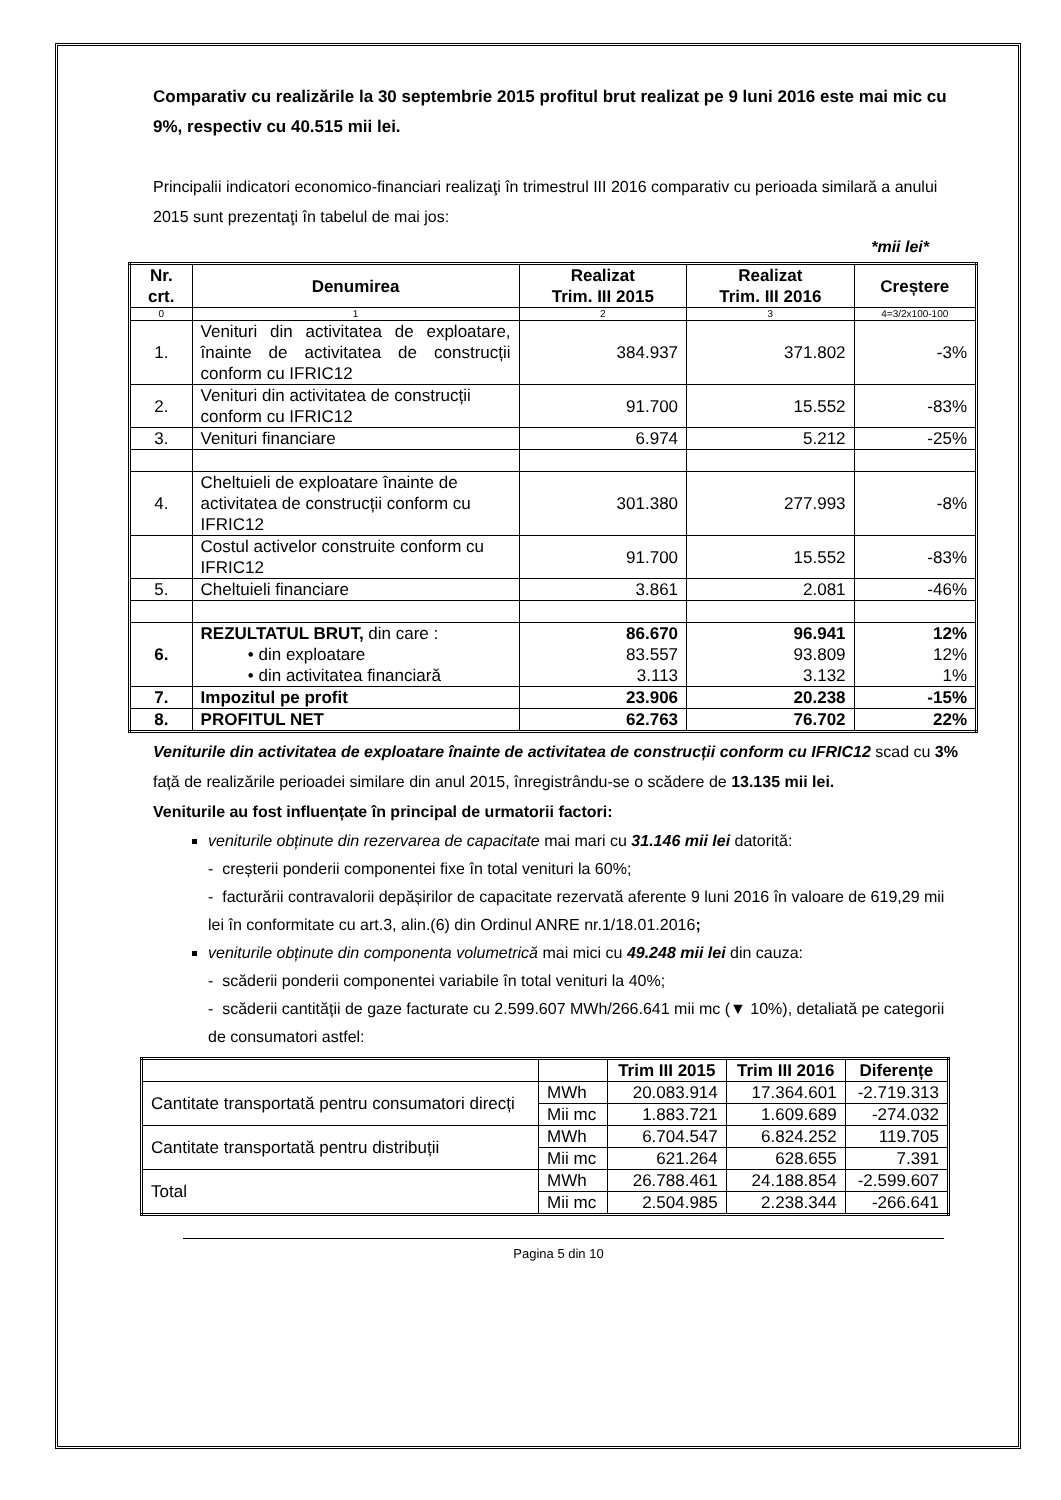Comparativ cu realizările la 30 septembrie 2015 profitul brut realizat pe 9 luni 2016 este mai mic cu 9%, respectiv cu 40.515 mii lei.
Principalii indicatori economico-financiari realizaţi în trimestrul III 2016 comparativ cu perioada similară a anului 2015 sunt prezentaţi în tabelul de mai jos:
*mii lei*
| Nr. crt. | Denumirea | Realizat Trim. III 2015 | Realizat Trim. III 2016 | Creștere |
| --- | --- | --- | --- | --- |
| 0 | 1 | 2 | 3 | 4=3/2x100-100 |
| 1. | Venituri din activitatea de exploatare, înainte de activitatea de construcții conform cu IFRIC12 | 384.937 | 371.802 | -3% |
| 2. | Venituri din activitatea de construcții conform cu IFRIC12 | 91.700 | 15.552 | -83% |
| 3. | Venituri financiare | 6.974 | 5.212 | -25% |
| 4. | Cheltuieli de exploatare înainte de activitatea de construcții conform cu IFRIC12 | 301.380 | 277.993 | -8% |
| | Costul activelor construite conform cu IFRIC12 | 91.700 | 15.552 | -83% |
| 5. | Cheltuieli financiare | 3.861 | 2.081 | -46% |
| 6. | REZULTATUL BRUT, din care : • din exploatare • din activitatea financiară | 86.670 83.557 3.113 | 96.941 93.809 3.132 | 12% 12% 1% |
| 7. | Impozitul pe profit | 23.906 | 20.238 | -15% |
| 8. | PROFITUL NET | 62.763 | 76.702 | 22% |
Veniturile din activitatea de exploatare înainte de activitatea de construcții conform cu IFRIC12 scad cu 3% față de realizările perioadei similare din anul 2015, înregistrându-se o scădere de 13.135 mii lei.
Veniturile au fost influențate în principal de urmatorii factori:
veniturile obținute din rezervarea de capacitate mai mari cu 31.146 mii lei datorită:
- creșterii ponderii componentei fixe în total venituri la 60%;
- facturării contravalorii depășirilor de capacitate rezervată aferente 9 luni 2016 în valoare de 619,29 mii lei în conformitate cu art.3, alin.(6) din Ordinul ANRE nr.1/18.01.2016;
veniturile obținute din componenta volumetrică mai mici cu 49.248 mii lei din cauza:
- scăderii ponderii componentei variabile în total venituri la 40%;
- scăderii cantității de gaze facturate cu 2.599.607 MWh/266.641 mii mc (▼ 10%), detaliată pe categorii de consumatori astfel:
| | | Trim III 2015 | Trim III 2016 | Diferențe |
| --- | --- | --- | --- | --- |
| Cantitate transportată pentru consumatori direcți | MWh | 20.083.914 | 17.364.601 | -2.719.313 |
| | Mii mc | 1.883.721 | 1.609.689 | -274.032 |
| Cantitate transportată pentru distribuții | MWh | 6.704.547 | 6.824.252 | 119.705 |
| | Mii mc | 621.264 | 628.655 | 7.391 |
| Total | MWh | 26.788.461 | 24.188.854 | -2.599.607 |
| | Mii mc | 2.504.985 | 2.238.344 | -266.641 |
Pagina 5 din 10